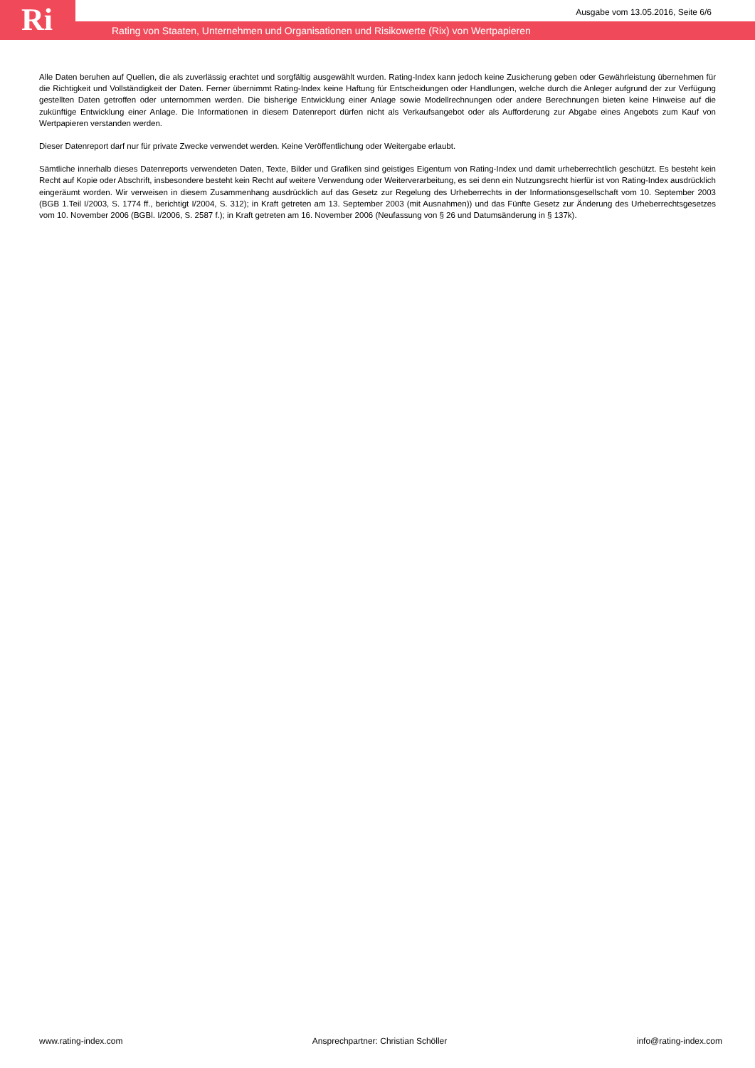Ri
Ausgabe vom 13.05.2016, Seite 6/6
Rating von Staaten, Unternehmen und Organisationen und Risikowerte (Rix) von Wertpapieren
Alle Daten beruhen auf Quellen, die als zuverlässig erachtet und sorgfältig ausgewählt wurden. Rating-Index kann jedoch keine Zusicherung geben oder Gewährleistung übernehmen für die Richtigkeit und Vollständigkeit der Daten. Ferner übernimmt Rating-Index keine Haftung für Entscheidungen oder Handlungen, welche durch die Anleger aufgrund der zur Verfügung gestellten Daten getroffen oder unternommen werden. Die bisherige Entwicklung einer Anlage sowie Modellrechnungen oder andere Berechnungen bieten keine Hinweise auf die zukünftige Entwicklung einer Anlage. Die Informationen in diesem Datenreport dürfen nicht als Verkaufsangebot oder als Aufforderung zur Abgabe eines Angebots zum Kauf von Wertpapieren verstanden werden.
Dieser Datenreport darf nur für private Zwecke verwendet werden. Keine Veröffentlichung oder Weitergabe erlaubt.
Sämtliche innerhalb dieses Datenreports verwendeten Daten, Texte, Bilder und Grafiken sind geistiges Eigentum von Rating-Index und damit urheberrechtlich geschützt. Es besteht kein Recht auf Kopie oder Abschrift, insbesondere besteht kein Recht auf weitere Verwendung oder Weiterverarbeitung, es sei denn ein Nutzungsrecht hierfür ist von Rating-Index ausdrücklich eingeräumt worden. Wir verweisen in diesem Zusammenhang ausdrücklich auf das Gesetz zur Regelung des Urheberrechts in der Informationsgesellschaft vom 10. September 2003 (BGB 1.Teil I/2003, S. 1774 ff., berichtigt I/2004, S. 312); in Kraft getreten am 13. September 2003 (mit Ausnahmen)) und das Fünfte Gesetz zur Änderung des Urheberrechtsgesetzes vom 10. November 2006 (BGBl. I/2006, S. 2587 f.); in Kraft getreten am 16. November 2006 (Neufassung von § 26 und Datumsänderung in § 137k).
www.rating-index.com Ansprechpartner: Christian Schöller info@rating-index.com